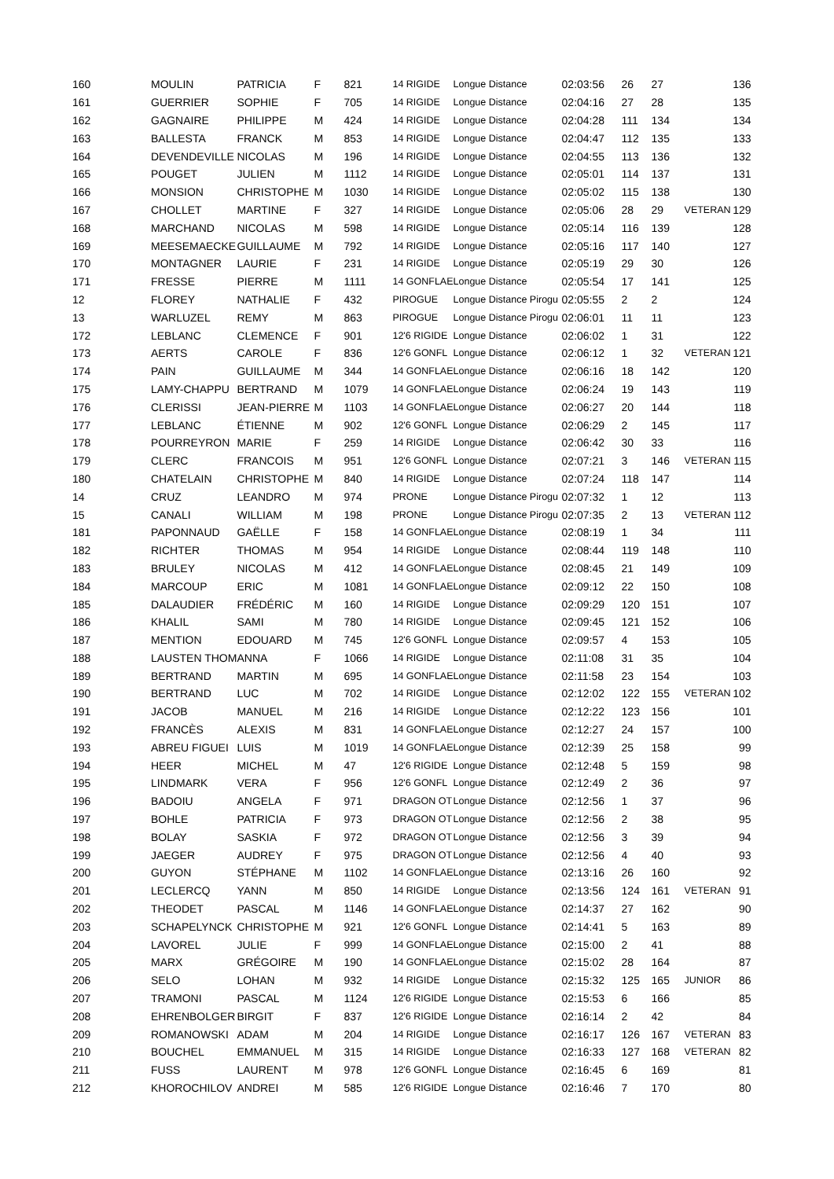| 160 | MOULIN | PATRICIA | F | 821 | 14 RIGIDE | Longue Distance | 02:03:56 | 26 | 27 | | 136 |
| 161 | GUERRIER | SOPHIE | F | 705 | 14 RIGIDE | Longue Distance | 02:04:16 | 27 | 28 | | 135 |
| 162 | GAGNAIRE | PHILIPPE | M | 424 | 14 RIGIDE | Longue Distance | 02:04:28 | 111 | 134 | | 134 |
| 163 | BALLESTA | FRANCK | M | 853 | 14 RIGIDE | Longue Distance | 02:04:47 | 112 | 135 | | 133 |
| 164 | DEVENDEVILLE | NICOLAS | M | 196 | 14 RIGIDE | Longue Distance | 02:04:55 | 113 | 136 | | 132 |
| 165 | POUGET | JULIEN | M | 1112 | 14 RIGIDE | Longue Distance | 02:05:01 | 114 | 137 | | 131 |
| 166 | MONSION | CHRISTOPHE | M | 1030 | 14 RIGIDE | Longue Distance | 02:05:02 | 115 | 138 | | 130 |
| 167 | CHOLLET | MARTINE | F | 327 | 14 RIGIDE | Longue Distance | 02:05:06 | 28 | 29 | VETERAN | 129 |
| 168 | MARCHAND | NICOLAS | M | 598 | 14 RIGIDE | Longue Distance | 02:05:14 | 116 | 139 | | 128 |
| 169 | MEESEMAECKE | GUILLAUME | M | 792 | 14 RIGIDE | Longue Distance | 02:05:16 | 117 | 140 | | 127 |
| 170 | MONTAGNER | LAURIE | F | 231 | 14 RIGIDE | Longue Distance | 02:05:19 | 29 | 30 | | 126 |
| 171 | FRESSE | PIERRE | M | 1111 | 14 GONFLAE | Longue Distance | 02:05:54 | 17 | 141 | | 125 |
| 12 | FLOREY | NATHALIE | F | 432 | PIROGUE | Longue Distance Pirogu | 02:05:55 | 2 | 2 | | 124 |
| 13 | WARLUZEL | REMY | M | 863 | PIROGUE | Longue Distance Pirogu | 02:06:01 | 11 | 11 | | 123 |
| 172 | LEBLANC | CLEMENCE | F | 901 | 12'6 RIGIDE | Longue Distance | 02:06:02 | 1 | 31 | | 122 |
| 173 | AERTS | CAROLE | F | 836 | 12'6 GONFL | Longue Distance | 02:06:12 | 1 | 32 | VETERAN | 121 |
| 174 | PAIN | GUILLAUME | M | 344 | 14 GONFLAE | Longue Distance | 02:06:16 | 18 | 142 | | 120 |
| 175 | LAMY-CHAPPU | BERTRAND | M | 1079 | 14 GONFLAE | Longue Distance | 02:06:24 | 19 | 143 | | 119 |
| 176 | CLERISSI | JEAN-PIERRE | M | 1103 | 14 GONFLAE | Longue Distance | 02:06:27 | 20 | 144 | | 118 |
| 177 | LEBLANC | ÉTIENNE | M | 902 | 12'6 GONFL | Longue Distance | 02:06:29 | 2 | 145 | | 117 |
| 178 | POURREYRON | MARIE | F | 259 | 14 RIGIDE | Longue Distance | 02:06:42 | 30 | 33 | | 116 |
| 179 | CLERC | FRANCOIS | M | 951 | 12'6 GONFL | Longue Distance | 02:07:21 | 3 | 146 | VETERAN | 115 |
| 180 | CHATELAIN | CHRISTOPHE | M | 840 | 14 RIGIDE | Longue Distance | 02:07:24 | 118 | 147 | | 114 |
| 14 | CRUZ | LEANDRO | M | 974 | PRONE | Longue Distance Pirogu | 02:07:32 | 1 | 12 | | 113 |
| 15 | CANALI | WILLIAM | M | 198 | PRONE | Longue Distance Pirogu | 02:07:35 | 2 | 13 | VETERAN | 112 |
| 181 | PAPONNAUD | GAËLLE | F | 158 | 14 GONFLAE | Longue Distance | 02:08:19 | 1 | 34 | | 111 |
| 182 | RICHTER | THOMAS | M | 954 | 14 RIGIDE | Longue Distance | 02:08:44 | 119 | 148 | | 110 |
| 183 | BRULEY | NICOLAS | M | 412 | 14 GONFLAE | Longue Distance | 02:08:45 | 21 | 149 | | 109 |
| 184 | MARCOUP | ERIC | M | 1081 | 14 GONFLAE | Longue Distance | 02:09:12 | 22 | 150 | | 108 |
| 185 | DALAUDIER | FRÉDÉRIC | M | 160 | 14 RIGIDE | Longue Distance | 02:09:29 | 120 | 151 | | 107 |
| 186 | KHALIL | SAMI | M | 780 | 14 RIGIDE | Longue Distance | 02:09:45 | 121 | 152 | | 106 |
| 187 | MENTION | EDOUARD | M | 745 | 12'6 GONFL | Longue Distance | 02:09:57 | 4 | 153 | | 105 |
| 188 | LAUSTEN THOM | ANNA | F | 1066 | 14 RIGIDE | Longue Distance | 02:11:08 | 31 | 35 | | 104 |
| 189 | BERTRAND | MARTIN | M | 695 | 14 GONFLAE | Longue Distance | 02:11:58 | 23 | 154 | | 103 |
| 190 | BERTRAND | LUC | M | 702 | 14 RIGIDE | Longue Distance | 02:12:02 | 122 | 155 | VETERAN | 102 |
| 191 | JACOB | MANUEL | M | 216 | 14 RIGIDE | Longue Distance | 02:12:22 | 123 | 156 | | 101 |
| 192 | FRANCÈS | ALEXIS | M | 831 | 14 GONFLAE | Longue Distance | 02:12:27 | 24 | 157 | | 100 |
| 193 | ABREU FIGUEI | LUIS | M | 1019 | 14 GONFLAE | Longue Distance | 02:12:39 | 25 | 158 | | 99 |
| 194 | HEER | MICHEL | M | 47 | 12'6 RIGIDE | Longue Distance | 02:12:48 | 5 | 159 | | 98 |
| 195 | LINDMARK | VERA | F | 956 | 12'6 GONFL | Longue Distance | 02:12:49 | 2 | 36 | | 97 |
| 196 | BADOIU | ANGELA | F | 971 | DRAGON OT | Longue Distance | 02:12:56 | 1 | 37 | | 96 |
| 197 | BOHLE | PATRICIA | F | 973 | DRAGON OT | Longue Distance | 02:12:56 | 2 | 38 | | 95 |
| 198 | BOLAY | SASKIA | F | 972 | DRAGON OT | Longue Distance | 02:12:56 | 3 | 39 | | 94 |
| 199 | JAEGER | AUDREY | F | 975 | DRAGON OT | Longue Distance | 02:12:56 | 4 | 40 | | 93 |
| 200 | GUYON | STÉPHANE | M | 1102 | 14 GONFLAE | Longue Distance | 02:13:16 | 26 | 160 | | 92 |
| 201 | LECLERCQ | YANN | M | 850 | 14 RIGIDE | Longue Distance | 02:13:56 | 124 | 161 | VETERAN | 91 |
| 202 | THEODET | PASCAL | M | 1146 | 14 GONFLAE | Longue Distance | 02:14:37 | 27 | 162 | | 90 |
| 203 | SCHAPELYNCK | CHRISTOPHE | M | 921 | 12'6 GONFL | Longue Distance | 02:14:41 | 5 | 163 | | 89 |
| 204 | LAVOREL | JULIE | F | 999 | 14 GONFLAE | Longue Distance | 02:15:00 | 2 | 41 | | 88 |
| 205 | MARX | GRÉGOIRE | M | 190 | 14 GONFLAE | Longue Distance | 02:15:02 | 28 | 164 | | 87 |
| 206 | SELO | LOHAN | M | 932 | 14 RIGIDE | Longue Distance | 02:15:32 | 125 | 165 | JUNIOR | 86 |
| 207 | TRAMONI | PASCAL | M | 1124 | 12'6 RIGIDE | Longue Distance | 02:15:53 | 6 | 166 | | 85 |
| 208 | EHRENBOLGER | BIRGIT | F | 837 | 12'6 RIGIDE | Longue Distance | 02:16:14 | 2 | 42 | | 84 |
| 209 | ROMANOWSKI | ADAM | M | 204 | 14 RIGIDE | Longue Distance | 02:16:17 | 126 | 167 | VETERAN | 83 |
| 210 | BOUCHEL | EMMANUEL | M | 315 | 14 RIGIDE | Longue Distance | 02:16:33 | 127 | 168 | VETERAN | 82 |
| 211 | FUSS | LAURENT | M | 978 | 12'6 GONFL | Longue Distance | 02:16:45 | 6 | 169 | | 81 |
| 212 | KHOROCHILOV | ANDREI | M | 585 | 12'6 RIGIDE | Longue Distance | 02:16:46 | 7 | 170 | | 80 |